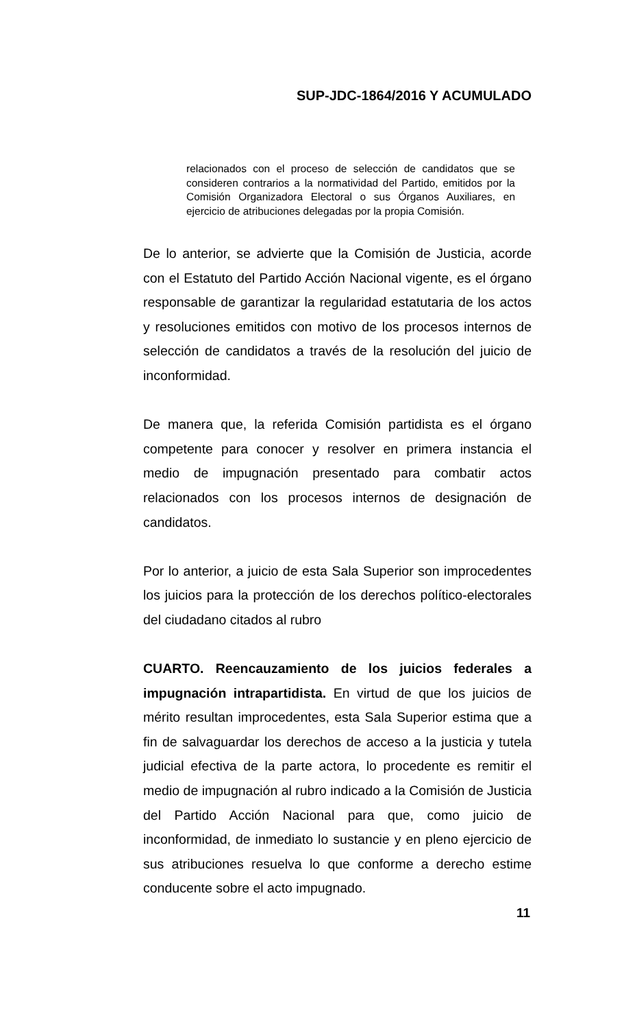SUP-JDC-1864/2016 Y ACUMULADO
relacionados con el proceso de selección de candidatos que se consideren contrarios a la normatividad del Partido, emitidos por la Comisión Organizadora Electoral o sus Órganos Auxiliares, en ejercicio de atribuciones delegadas por la propia Comisión.
De lo anterior, se advierte que la Comisión de Justicia, acorde con el Estatuto del Partido Acción Nacional vigente, es el órgano responsable de garantizar la regularidad estatutaria de los actos y resoluciones emitidos con motivo de los procesos internos de selección de candidatos a través de la resolución del juicio de inconformidad.
De manera que, la referida Comisión partidista es el órgano competente para conocer y resolver en primera instancia el medio de impugnación presentado para combatir actos relacionados con los procesos internos de designación de candidatos.
Por lo anterior, a juicio de esta Sala Superior son improcedentes los juicios para la protección de los derechos político-electorales del ciudadano citados al rubro
CUARTO. Reencauzamiento de los juicios federales a impugnación intrapartidista. En virtud de que los juicios de mérito resultan improcedentes, esta Sala Superior estima que a fin de salvaguardar los derechos de acceso a la justicia y tutela judicial efectiva de la parte actora, lo procedente es remitir el medio de impugnación al rubro indicado a la Comisión de Justicia del Partido Acción Nacional para que, como juicio de inconformidad, de inmediato lo sustancie y en pleno ejercicio de sus atribuciones resuelva lo que conforme a derecho estime conducente sobre el acto impugnado.
11